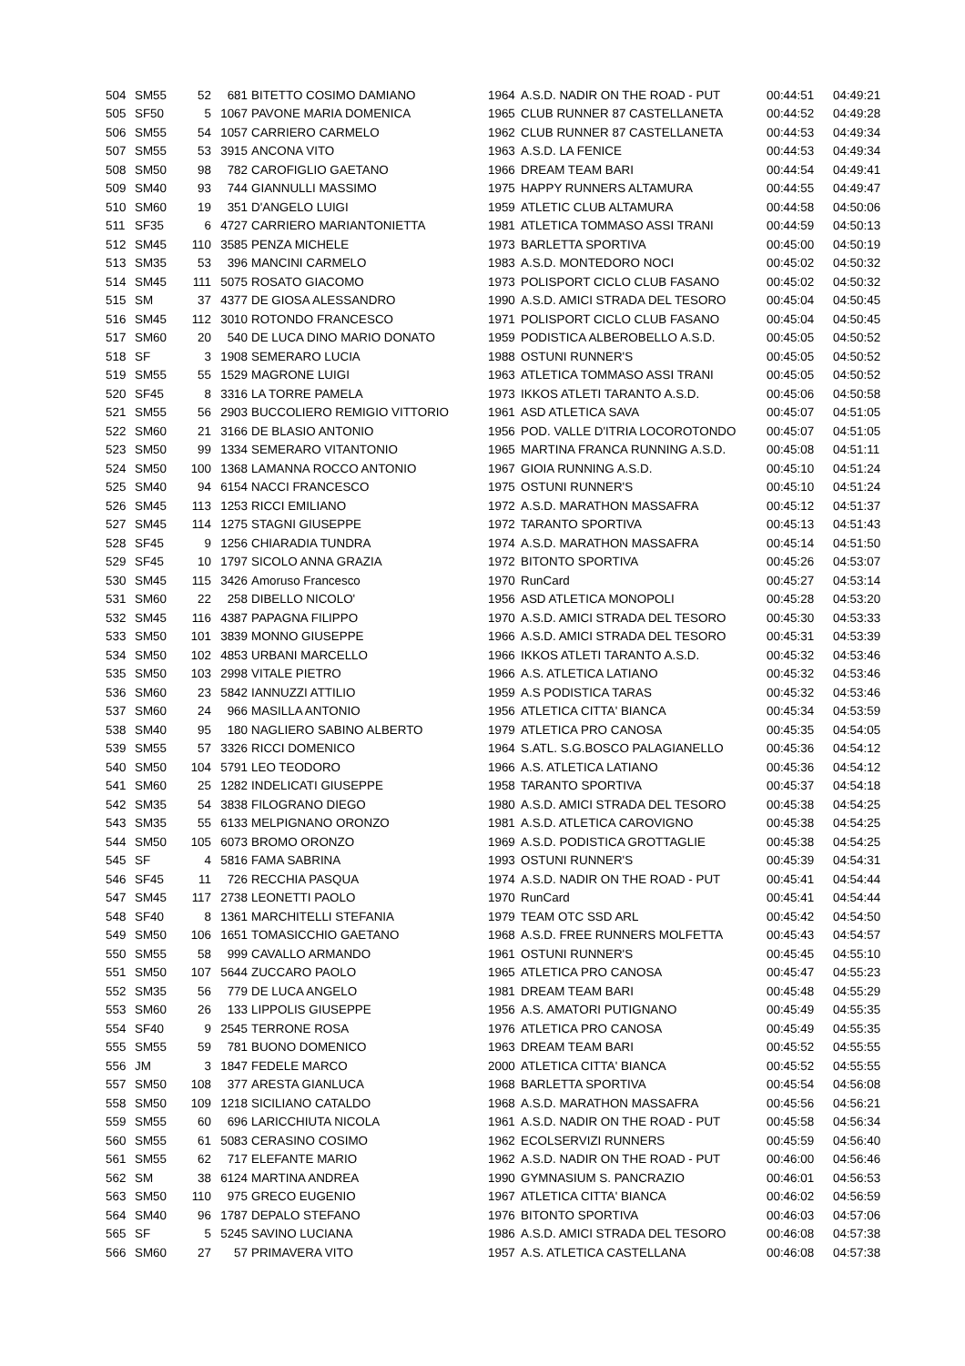| 504 | SM55 | 52 | 681 | BITETTO COSIMO DAMIANO | 1964 | A.S.D. NADIR ON THE ROAD - PUT | 00:44:51 | 04:49:21 |
| 505 | SF50 | 5 | 1067 | PAVONE MARIA DOMENICA | 1965 | CLUB RUNNER 87 CASTELLANETA | 00:44:52 | 04:49:28 |
| 506 | SM55 | 54 | 1057 | CARRIERO CARMELO | 1962 | CLUB RUNNER 87 CASTELLANETA | 00:44:53 | 04:49:34 |
| 507 | SM55 | 53 | 3915 | ANCONA VITO | 1963 | A.S.D. LA FENICE | 00:44:53 | 04:49:34 |
| 508 | SM50 | 98 | 782 | CAROFIGLIO GAETANO | 1966 | DREAM TEAM BARI | 00:44:54 | 04:49:41 |
| 509 | SM40 | 93 | 744 | GIANNULLI MASSIMO | 1975 | HAPPY RUNNERS ALTAMURA | 00:44:55 | 04:49:47 |
| 510 | SM60 | 19 | 351 | D'ANGELO LUIGI | 1959 | ATLETIC CLUB ALTAMURA | 00:44:58 | 04:50:06 |
| 511 | SF35 | 6 | 4727 | CARRIERO MARIANTONIETTA | 1981 | ATLETICA TOMMASO ASSI TRANI | 00:44:59 | 04:50:13 |
| 512 | SM45 | 110 | 3585 | PENZA MICHELE | 1973 | BARLETTA SPORTIVA | 00:45:00 | 04:50:19 |
| 513 | SM35 | 53 | 396 | MANCINI CARMELO | 1983 | A.S.D. MONTEDORO NOCI | 00:45:02 | 04:50:32 |
| 514 | SM45 | 111 | 5075 | ROSATO GIACOMO | 1973 | POLISPORT CICLO CLUB FASANO | 00:45:02 | 04:50:32 |
| 515 | SM | 37 | 4377 | DE GIOSA ALESSANDRO | 1990 | A.S.D. AMICI STRADA DEL TESORO | 00:45:04 | 04:50:45 |
| 516 | SM45 | 112 | 3010 | ROTONDO FRANCESCO | 1971 | POLISPORT CICLO CLUB FASANO | 00:45:04 | 04:50:45 |
| 517 | SM60 | 20 | 540 | DE LUCA DINO MARIO DONATO | 1959 | PODISTICA ALBEROBELLO A.S.D. | 00:45:05 | 04:50:52 |
| 518 | SF | 3 | 1908 | SEMERARO LUCIA | 1988 | OSTUNI RUNNER'S | 00:45:05 | 04:50:52 |
| 519 | SM55 | 55 | 1529 | MAGRONE LUIGI | 1963 | ATLETICA TOMMASO ASSI TRANI | 00:45:05 | 04:50:52 |
| 520 | SF45 | 8 | 3316 | LA TORRE PAMELA | 1973 | IKKOS ATLETI TARANTO A.S.D. | 00:45:06 | 04:50:58 |
| 521 | SM55 | 56 | 2903 | BUCCOLIERO REMIGIO VITTORIO | 1961 | ASD ATLETICA SAVA | 00:45:07 | 04:51:05 |
| 522 | SM60 | 21 | 3166 | DE BLASIO ANTONIO | 1956 | POD. VALLE D'ITRIA LOCOROTONDO | 00:45:07 | 04:51:05 |
| 523 | SM50 | 99 | 1334 | SEMERARO VITANTONIO | 1965 | MARTINA FRANCA RUNNING A.S.D. | 00:45:08 | 04:51:11 |
| 524 | SM50 | 100 | 1368 | LAMANNA ROCCO ANTONIO | 1967 | GIOIA RUNNING A.S.D. | 00:45:10 | 04:51:24 |
| 525 | SM40 | 94 | 6154 | NACCI FRANCESCO | 1975 | OSTUNI RUNNER'S | 00:45:10 | 04:51:24 |
| 526 | SM45 | 113 | 1253 | RICCI EMILIANO | 1972 | A.S.D. MARATHON MASSAFRA | 00:45:12 | 04:51:37 |
| 527 | SM45 | 114 | 1275 | STAGNI GIUSEPPE | 1972 | TARANTO SPORTIVA | 00:45:13 | 04:51:43 |
| 528 | SF45 | 9 | 1256 | CHIARADIA TUNDRA | 1974 | A.S.D. MARATHON MASSAFRA | 00:45:14 | 04:51:50 |
| 529 | SF45 | 10 | 1797 | SICOLO ANNA GRAZIA | 1972 | BITONTO SPORTIVA | 00:45:26 | 04:53:07 |
| 530 | SM45 | 115 | 3426 | Amoruso Francesco | 1970 | RunCard | 00:45:27 | 04:53:14 |
| 531 | SM60 | 22 | 258 | DIBELLO NICOLO' | 1956 | ASD ATLETICA MONOPOLI | 00:45:28 | 04:53:20 |
| 532 | SM45 | 116 | 4387 | PAPAGNA FILIPPO | 1970 | A.S.D. AMICI STRADA DEL TESORO | 00:45:30 | 04:53:33 |
| 533 | SM50 | 101 | 3839 | MONNO GIUSEPPE | 1966 | A.S.D. AMICI STRADA DEL TESORO | 00:45:31 | 04:53:39 |
| 534 | SM50 | 102 | 4853 | URBANI MARCELLO | 1966 | IKKOS ATLETI TARANTO A.S.D. | 00:45:32 | 04:53:46 |
| 535 | SM50 | 103 | 2998 | VITALE PIETRO | 1966 | A.S. ATLETICA LATIANO | 00:45:32 | 04:53:46 |
| 536 | SM60 | 23 | 5842 | IANNUZZI ATTILIO | 1959 | A.S PODISTICA TARAS | 00:45:32 | 04:53:46 |
| 537 | SM60 | 24 | 966 | MASILLA ANTONIO | 1956 | ATLETICA CITTA' BIANCA | 00:45:34 | 04:53:59 |
| 538 | SM40 | 95 | 180 | NAGLIERO SABINO ALBERTO | 1979 | ATLETICA PRO CANOSA | 00:45:35 | 04:54:05 |
| 539 | SM55 | 57 | 3326 | RICCI DOMENICO | 1964 | S.ATL. S.G.BOSCO PALAGIANELLO | 00:45:36 | 04:54:12 |
| 540 | SM50 | 104 | 5791 | LEO TEODORO | 1966 | A.S. ATLETICA LATIANO | 00:45:36 | 04:54:12 |
| 541 | SM60 | 25 | 1282 | INDELICATI GIUSEPPE | 1958 | TARANTO SPORTIVA | 00:45:37 | 04:54:18 |
| 542 | SM35 | 54 | 3838 | FILOGRANO DIEGO | 1980 | A.S.D. AMICI STRADA DEL TESORO | 00:45:38 | 04:54:25 |
| 543 | SM35 | 55 | 6133 | MELPIGNANO ORONZO | 1981 | A.S.D. ATLETICA CAROVIGNO | 00:45:38 | 04:54:25 |
| 544 | SM50 | 105 | 6073 | BROMO ORONZO | 1969 | A.S.D. PODISTICA GROTTAGLIE | 00:45:38 | 04:54:25 |
| 545 | SF | 4 | 5816 | FAMA SABRINA | 1993 | OSTUNI RUNNER'S | 00:45:39 | 04:54:31 |
| 546 | SF45 | 11 | 726 | RECCHIA PASQUA | 1974 | A.S.D. NADIR ON THE ROAD - PUT | 00:45:41 | 04:54:44 |
| 547 | SM45 | 117 | 2738 | LEONETTI PAOLO | 1970 | RunCard | 00:45:41 | 04:54:44 |
| 548 | SF40 | 8 | 1361 | MARCHITELLI STEFANIA | 1979 | TEAM OTC SSD ARL | 00:45:42 | 04:54:50 |
| 549 | SM50 | 106 | 1651 | TOMASICCHIO GAETANO | 1968 | A.S.D. FREE RUNNERS MOLFETTA | 00:45:43 | 04:54:57 |
| 550 | SM55 | 58 | 999 | CAVALLO ARMANDO | 1961 | OSTUNI RUNNER'S | 00:45:45 | 04:55:10 |
| 551 | SM50 | 107 | 5644 | ZUCCARO PAOLO | 1965 | ATLETICA PRO CANOSA | 00:45:47 | 04:55:23 |
| 552 | SM35 | 56 | 779 | DE LUCA ANGELO | 1981 | DREAM TEAM BARI | 00:45:48 | 04:55:29 |
| 553 | SM60 | 26 | 133 | LIPPOLIS GIUSEPPE | 1956 | A.S. AMATORI PUTIGNANO | 00:45:49 | 04:55:35 |
| 554 | SF40 | 9 | 2545 | TERRONE ROSA | 1976 | ATLETICA PRO CANOSA | 00:45:49 | 04:55:35 |
| 555 | SM55 | 59 | 781 | BUONO DOMENICO | 1963 | DREAM TEAM BARI | 00:45:52 | 04:55:55 |
| 556 | JM | 3 | 1847 | FEDELE MARCO | 2000 | ATLETICA CITTA' BIANCA | 00:45:52 | 04:55:55 |
| 557 | SM50 | 108 | 377 | ARESTA GIANLUCA | 1968 | BARLETTA SPORTIVA | 00:45:54 | 04:56:08 |
| 558 | SM50 | 109 | 1218 | SICILIANO CATALDO | 1968 | A.S.D. MARATHON MASSAFRA | 00:45:56 | 04:56:21 |
| 559 | SM55 | 60 | 696 | LARICCHIUTA NICOLA | 1961 | A.S.D. NADIR ON THE ROAD - PUT | 00:45:58 | 04:56:34 |
| 560 | SM55 | 61 | 5083 | CERASINO COSIMO | 1962 | ECOLSERVIZI RUNNERS | 00:45:59 | 04:56:40 |
| 561 | SM55 | 62 | 717 | ELEFANTE MARIO | 1962 | A.S.D. NADIR ON THE ROAD - PUT | 00:46:00 | 04:56:46 |
| 562 | SM | 38 | 6124 | MARTINA ANDREA | 1990 | GYMNASIUM S. PANCRAZIO | 00:46:01 | 04:56:53 |
| 563 | SM50 | 110 | 975 | GRECO EUGENIO | 1967 | ATLETICA CITTA' BIANCA | 00:46:02 | 04:56:59 |
| 564 | SM40 | 96 | 1787 | DEPALO STEFANO | 1976 | BITONTO SPORTIVA | 00:46:03 | 04:57:06 |
| 565 | SF | 5 | 5245 | SAVINO LUCIANA | 1986 | A.S.D. AMICI STRADA DEL TESORO | 00:46:08 | 04:57:38 |
| 566 | SM60 | 27 | 57 | PRIMAVERA VITO | 1957 | A.S. ATLETICA CASTELLANA | 00:46:08 | 04:57:38 |